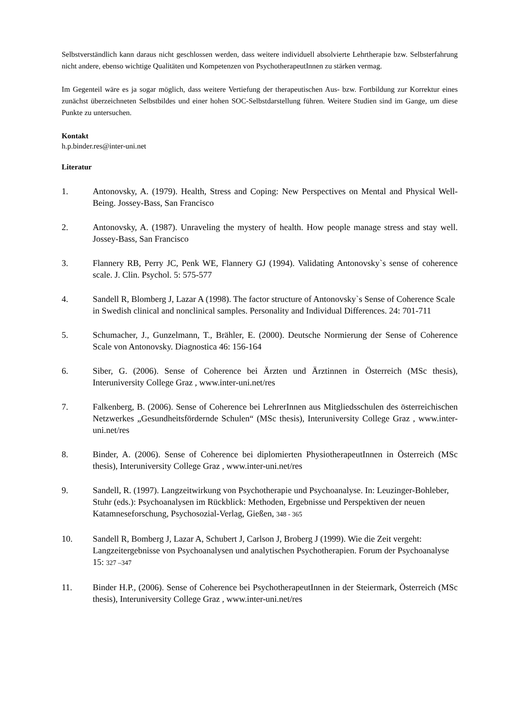Selbstverständlich kann daraus nicht geschlossen werden, dass weitere individuell absolvierte Lehrtherapie bzw. Selbsterfahrung nicht andere, ebenso wichtige Qualitäten und Kompetenzen von PsychotherapeutInnen zu stärken vermag.
Im Gegenteil wäre es ja sogar möglich, dass weitere Vertiefung der therapeutischen Aus- bzw. Fortbildung zur Korrektur eines zunächst überzeichneten Selbstbildes und einer hohen SOC-Selbstdarstellung führen. Weitere Studien sind im Gange, um diese Punkte zu untersuchen.
Kontakt
h.p.binder.res@inter-uni.net
Literatur
1. Antonovsky, A. (1979). Health, Stress and Coping: New Perspectives on Mental and Physical Well-Being. Jossey-Bass, San Francisco
2. Antonovsky, A. (1987). Unraveling the mystery of health. How people manage stress and stay well. Jossey-Bass, San Francisco
3. Flannery RB, Perry JC, Penk WE, Flannery GJ (1994). Validating Antonovsky`s sense of coherence scale. J. Clin. Psychol. 5: 575-577
4. Sandell R, Blomberg J, Lazar A (1998). The factor structure of Antonovsky`s Sense of Coherence Scale in Swedish clinical and nonclinical samples. Personality and Individual Differences. 24: 701-711
5. Schumacher, J., Gunzelmann, T., Brähler, E. (2000). Deutsche Normierung der Sense of Coherence Scale von Antonovsky. Diagnostica 46: 156-164
6. Siber, G. (2006). Sense of Coherence bei Ärzten und Ärztinnen in Österreich (MSc thesis), Interuniversity College Graz , www.inter-uni.net/res
7. Falkenberg, B. (2006). Sense of Coherence bei LehrerInnen aus Mitgliedsschulen des österreichischen Netzwerkes „Gesundheitsfördernde Schulen“ (MSc thesis), Interuniversity College Graz , www.inter-uni.net/res
8. Binder, A. (2006). Sense of Coherence bei diplomierten PhysiotherapeutInnen in Österreich (MSc thesis), Interuniversity College Graz , www.inter-uni.net/res
9. Sandell, R. (1997). Langzeitwirkung von Psychotherapie und Psychoanalyse. In: Leuzinger-Bohleber, Stuhr (eds.): Psychoanalysen im Rückblick: Methoden, Ergebnisse und Perspektiven der neuen Katamneseforschung, Psychosozial-Verlag, Gießen, 348 - 365
10. Sandell R, Bomberg J, Lazar A, Schubert J, Carlson J, Broberg J (1999). Wie die Zeit vergeht: Langzeitergebnisse von Psychoanalysen und analytischen Psychotherapien. Forum der Psychoanalyse 15: 327 –347
11. Binder H.P., (2006). Sense of Coherence bei PsychotherapeutInnen in der Steiermark, Österreich (MSc thesis), Interuniversity College Graz , www.inter-uni.net/res